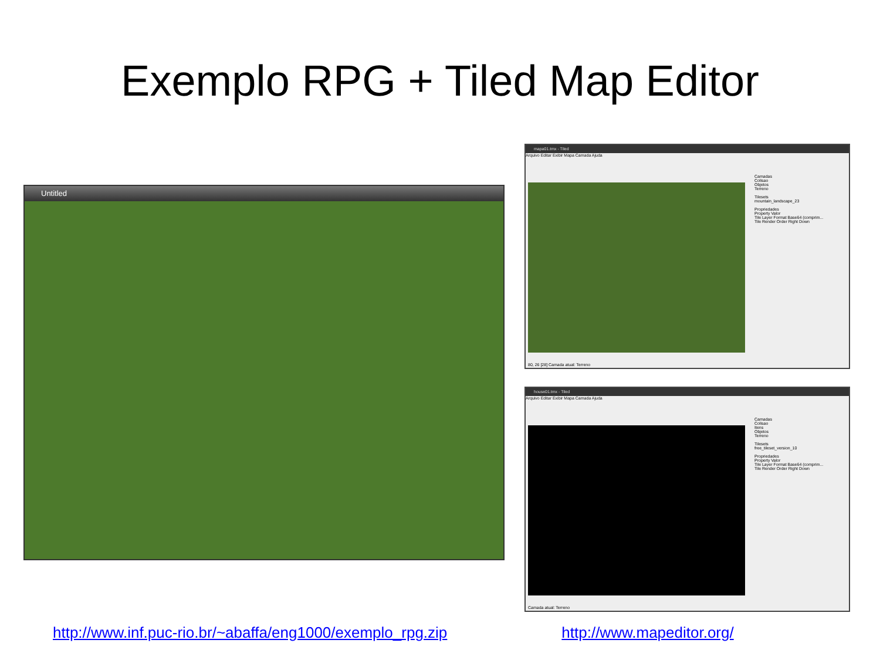Exemplo RPG + Tiled Map Editor
Untitled
mapa01.tmx - Tiled
Arquivo Editar Exibir Mapa Camada Ajuda
Camadas
Colisao
Objetos
Terreno
Tilesets
mountain_landscape_23
Propriedades
Property Valor
Tile Layer Format Base64 (comprim...
Tile Render Order Right Down
80, 26 [28] Camada atual: Terreno
house01.tmx - Tiled
Arquivo Editar Exibir Mapa Camada Ajuda
Camadas
Colisao
Itens
Objetos
Terreno
Tilesets
free_tileset_version_10
Propriedades
Property Valor
Tile Layer Format Base64 (comprim...
Tile Render Order Right Down
Camada atual: Terreno
http://www.inf.puc-rio.br/~abaffa/eng1000/exemplo_rpg.zip http://www.mapeditor.org/